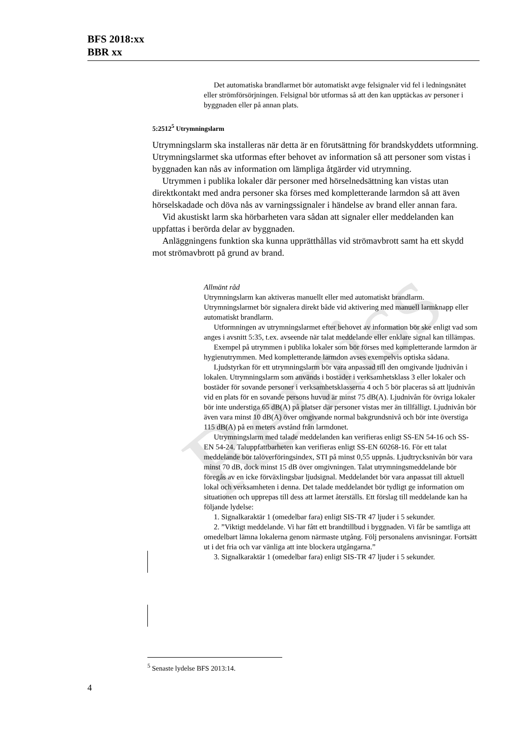BFS 2018:xx
BBR xx
Remiss
Det automatiska brandlarmet bör automatiskt avge felsignaler vid fel i ledningsnätet eller strömförsörjningen. Felsignal bör utformas så att den kan upptäckas av personer i byggnaden eller på annan plats.
5:2512<sup>5</sup> Utrymningslarm
Utrymningslarm ska installeras när detta är en förutsättning för brandskyddets utformning. Utrymningslarmet ska utformas efter behovet av information så att personer som vistas i byggnaden kan nås av information om lämpliga åtgärder vid utrymning.
Utrymmen i publika lokaler där personer med hörselnedsättning kan vistas utan direktkontakt med andra personer ska förses med kompletterande larmdon så att även hörselskadade och döva nås av varningssignaler i händelse av brand eller annan fara.
Vid akustiskt larm ska hörbarheten vara sådan att signaler eller meddelanden kan uppfattas i berörda delar av byggnaden.
Anläggningens funktion ska kunna upprätthållas vid strömavbrott samt ha ett skydd mot strömavbrott på grund av brand.
Allmänt råd
Utrymningslarm kan aktiveras manuellt eller med automatiskt brandlarm. Utrymningslarmet bör signalera direkt både vid aktivering med manuell larmknapp eller automatiskt brandlarm.
Utformningen av utrymningslarmet efter behovet av information bör ske enligt vad som anges i avsnitt 5:35, t.ex. avseende när talat meddelande eller enklare signal kan tillämpas.
Exempel på utrymmen i publika lokaler som bör förses med kompletterande larmdon är hygienutrymmen. Med kompletterande larmdon avses exempelvis optiska sådana.
Ljudstyrkan för ett utrymningslarm bör vara anpassad till den omgivande ljudnivån i lokalen. Utrymningslarm som används i bostäder i verksamhetsklass 3 eller lokaler och bostäder för sovande personer i verksamhetsklasserna 4 och 5 bör placeras så att ljudnivån vid en plats för en sovande persons huvud är minst 75 dB(A). Ljudnivån för övriga lokaler bör inte understiga 65 dB(A) på platser där personer vistas mer än tillfälligt. Ljudnivån bör även vara minst 10 dB(A) över omgivande normal bakgrundsnivå och bör inte överstiga 115 dB(A) på en meters avstånd från larmdonet.
Utrymningslarm med talade meddelanden kan verifieras enligt SS-EN 54-16 och SS-EN 54-24. Taluppfattbarheten kan verifieras enligt SS-EN 60268-16. För ett talat meddelande bör talöverföringsindex, STI på minst 0,55 uppnås. Ljudtrycksnivån bör vara minst 70 dB, dock minst 15 dB över omgivningen. Talat utrymningsmeddelande bör föregås av en icke förväxlingsbar ljudsignal. Meddelandet bör vara anpassat till aktuell lokal och verksamheten i denna. Det talade meddelandet bör tydligt ge information om situationen och upprepas till dess att larmet återställs. Ett förslag till meddelande kan ha följande lydelse:
1. Signalkaraktär 1 (omedelbar fara) enligt SIS-TR 47 ljuder i 5 sekunder.
2. ”Viktigt meddelande. Vi har fått ett brandtillbud i byggnaden. Vi får be samtliga att omedelbart lämna lokalerna genom närmaste utgång. Följ personalens anvisningar. Fortsätt ut i det fria och var vänliga att inte blockera utgångarna.”
3. Signalkaraktär 1 (omedelbar fara) enligt SIS-TR 47 ljuder i 5 sekunder.
<sup>5</sup> Senaste lydelse BFS 2013:14.
4